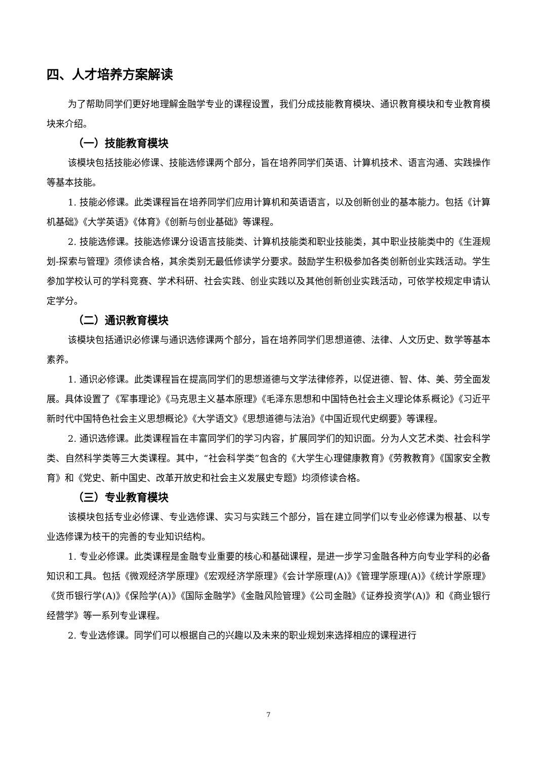四、人才培养方案解读
为了帮助同学们更好地理解金融学专业的课程设置，我们分成技能教育模块、通识教育模块和专业教育模块来介绍。
（一）技能教育模块
该模块包括技能必修课、技能选修课两个部分，旨在培养同学们英语、计算机技术、语言沟通、实践操作等基本技能。
1. 技能必修课。此类课程旨在培养同学们应用计算机和英语语言，以及创新创业的基本能力。包括《计算机基础》《大学英语》《体育》《创新与创业基础》等课程。
2. 技能选修课。技能选修课分设语言技能类、计算机技能类和职业技能类，其中职业技能类中的《生涯规划-探索与管理》须修读合格，其余类别无最低修读学分要求。鼓励学生积极参加各类创新创业实践活动。学生参加学校认可的学科竞赛、学术科研、社会实践、创业实践以及其他创新创业实践活动，可依学校规定申请认定学分。
（二）通识教育模块
该模块包括通识必修课与通识选修课两个部分，旨在培养同学们思想道德、法律、人文历史、数学等基本素养。
1. 通识必修课。此类课程旨在提高同学们的思想道德与文学法律修养，以促进德、智、体、美、劳全面发展。具体设置了《军事理论》《马克思主义基本原理》《毛泽东思想和中国特色社会主义理论体系概论》《习近平新时代中国特色社会主义思想概论》《大学语文》《思想道德与法治》《中国近现代史纲要》等课程。
2. 通识选修课。此类课程旨在丰富同学们的学习内容，扩展同学们的知识面。分为人文艺术类、社会科学类、自然科学类等三大类课程。其中，“社会科学类”包含的《大学生心理健康教育》《劳教教育》《国家安全教育》和《党史、新中国史、改革开放史和社会主义发展史专题》均须修读合格。
（三）专业教育模块
该模块包括专业必修课、专业选修课、实习与实践三个部分，旨在建立同学们以专业必修课为根基、以专业选修课为枝干的完善的专业知识结构。
1. 专业必修课。此类课程是金融专业重要的核心和基础课程，是进一步学习金融各种方向专业学科的必备知识和工具。包括《微观经济学原理》《宏观经济学原理》《会计学原理(A)》《管理学原理(A)》《统计学原理》《货币银行学(A)》《保险学(A)》《国际金融学》《金融风险管理》《公司金融》《证券投资学(A)》和《商业银行经营学》等一系列专业课程。
2. 专业选修课。同学们可以根据自己的兴趣以及未来的职业规划来选择相应的课程进行
7